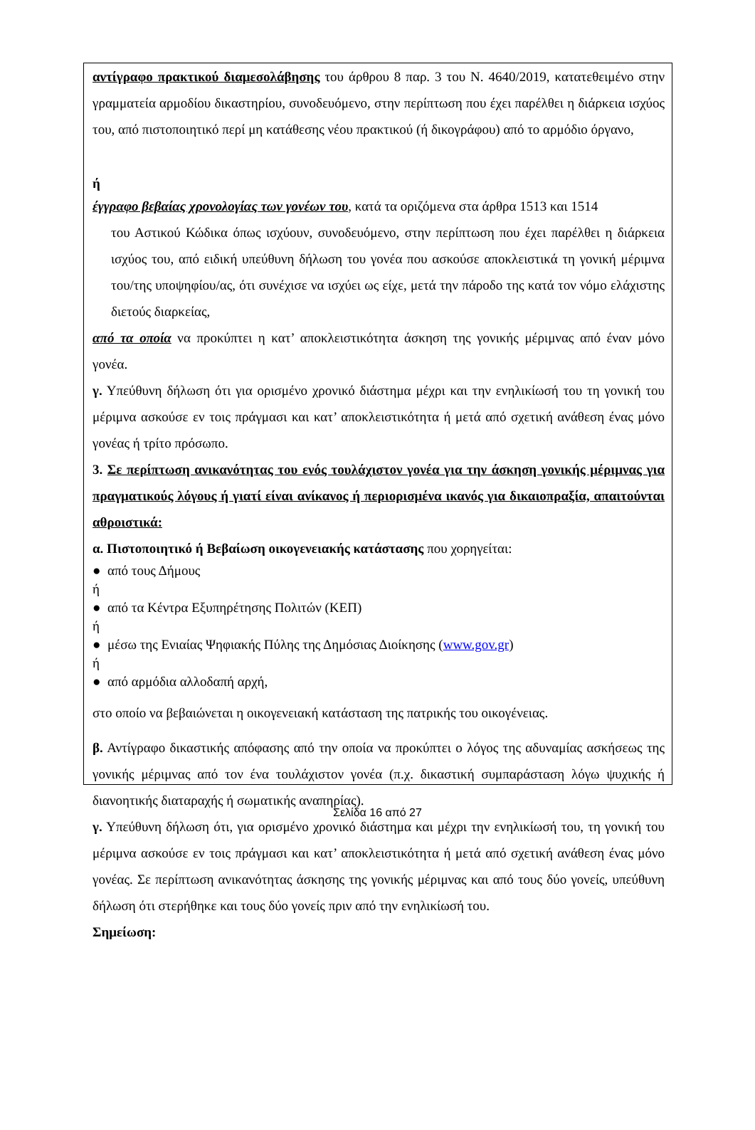αντίγραφο πρακτικού διαμεσολάβησης του άρθρου 8 παρ. 3 του Ν. 4640/2019, κατατεθειμένο στην γραμματεία αρμοδίου δικαστηρίου, συνοδευόμενο, στην περίπτωση που έχει παρέλθει η διάρκεια ισχύος του, από πιστοποιητικό περί μη κατάθεσης νέου πρακτικού (ή δικογράφου) από το αρμόδιο όργανο,
ή
έγγραφο βεβαίας χρονολογίας των γονέων του, κατά τα οριζόμενα στα άρθρα 1513 και 1514
του Αστικού Κώδικα όπως ισχύουν, συνοδευόμενο, στην περίπτωση που έχει παρέλθει η διάρκεια ισχύος του, από ειδική υπεύθυνη δήλωση του γονέα που ασκούσε αποκλειστικά τη γονική μέριμνα του/της υποψηφίου/ας, ότι συνέχισε να ισχύει ως είχε, μετά την πάροδο της κατά τον νόμο ελάχιστης διετούς διαρκείας,
από τα οποία να προκύπτει η κατ’ αποκλειστικότητα άσκηση της γονικής μέριμνας από έναν μόνο γονέα.
γ. Υπεύθυνη δήλωση ότι για ορισμένο χρονικό διάστημα μέχρι και την ενηλικίωσή του τη γονική του μέριμνα ασκούσε εν τοις πράγμασι και κατ’ αποκλειστικότητα ή μετά από σχετική ανάθεση ένας μόνο γονέας ή τρίτο πρόσωπο.
3. Σε περίπτωση ανικανότητας του ενός τουλάχιστον γονέα για την άσκηση γονικής μέριμνας για πραγματικούς λόγους ή γιατί είναι ανίκανος ή περιορισμένα ικανός για δικαιοπραξία, απαιτούνται αθροιστικά:
α. Πιστοποιητικό ή Βεβαίωση οικογενειακής κατάστασης που χορηγείται:
● από τους Δήμους
ή
● από τα Κέντρα Εξυπηρέτησης Πολιτών (ΚΕΠ)
ή
● μέσω της Ενιαίας Ψηφιακής Πύλης της Δημόσιας Διοίκησης (www.gov.gr)
ή
● από αρμόδια αλλοδαπή αρχή,
στο οποίο να βεβαιώνεται η οικογενειακή κατάσταση της πατρικής του οικογένειας.
β. Αντίγραφο δικαστικής απόφασης από την οποία να προκύπτει ο λόγος της αδυναμίας ασκήσεως της γονικής μέριμνας από τον ένα τουλάχιστον γονέα (π.χ. δικαστική συμπαράσταση λόγω ψυχικής ή διανοητικής διαταραχής ή σωματικής αναπηρίας).
γ. Υπεύθυνη δήλωση ότι, για ορισμένο χρονικό διάστημα και μέχρι την ενηλικίωσή του, τη γονική του μέριμνα ασκούσε εν τοις πράγμασι και κατ’ αποκλειστικότητα ή μετά από σχετική ανάθεση ένας μόνο γονέας. Σε περίπτωση ανικανότητας άσκησης της γονικής μέριμνας και από τους δύο γονείς, υπεύθυνη δήλωση ότι στερήθηκε και τους δύο γονείς πριν από την ενηλικίωσή του.
Σημείωση:
Σελίδα 16 από 27